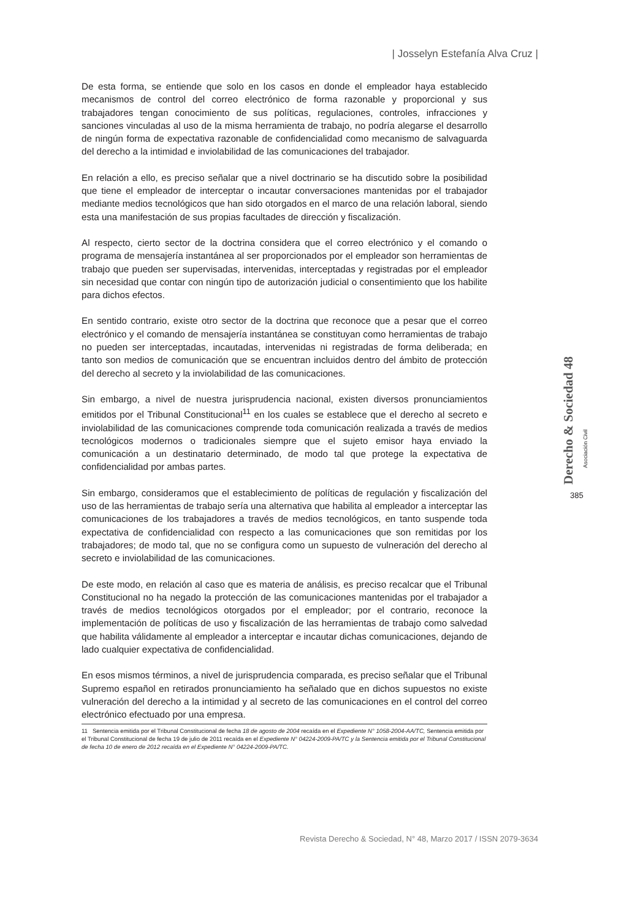| Josselyn Estefanía Alva Cruz |
De esta forma, se entiende que solo en los casos en donde el empleador haya establecido mecanismos de control del correo electrónico de forma razonable y proporcional y sus trabajadores tengan conocimiento de sus políticas, regulaciones, controles, infracciones y sanciones vinculadas al uso de la misma herramienta de trabajo, no podría alegarse el desarrollo de ningún forma de expectativa razonable de confidencialidad como mecanismo de salvaguarda del derecho a la intimidad e inviolabilidad de las comunicaciones del trabajador.
En relación a ello, es preciso señalar que a nivel doctrinario se ha discutido sobre la posibilidad que tiene el empleador de interceptar o incautar conversaciones mantenidas por el trabajador mediante medios tecnológicos que han sido otorgados en el marco de una relación laboral, siendo esta una manifestación de sus propias facultades de dirección y fiscalización.
Al respecto, cierto sector de la doctrina considera que el correo electrónico y el comando o programa de mensajería instantánea al ser proporcionados por el empleador son herramientas de trabajo que pueden ser supervisadas, intervenidas, interceptadas y registradas por el empleador sin necesidad que contar con ningún tipo de autorización judicial o consentimiento que los habilite para dichos efectos.
En sentido contrario, existe otro sector de la doctrina que reconoce que a pesar que el correo electrónico y el comando de mensajería instantánea se constituyan como herramientas de trabajo no pueden ser interceptadas, incautadas, intervenidas ni registradas de forma deliberada; en tanto son medios de comunicación que se encuentran incluidos dentro del ámbito de protección del derecho al secreto y la inviolabilidad de las comunicaciones.
Sin embargo, a nivel de nuestra jurisprudencia nacional, existen diversos pronunciamientos emitidos por el Tribunal Constitucional<sup>11</sup> en los cuales se establece que el derecho al secreto e inviolabilidad de las comunicaciones comprende toda comunicación realizada a través de medios tecnológicos modernos o tradicionales siempre que el sujeto emisor haya enviado la comunicación a un destinatario determinado, de modo tal que protege la expectativa de confidencialidad por ambas partes.
Sin embargo, consideramos que el establecimiento de políticas de regulación y fiscalización del uso de las herramientas de trabajo sería una alternativa que habilita al empleador a interceptar las comunicaciones de los trabajadores a través de medios tecnológicos, en tanto suspende toda expectativa de confidencialidad con respecto a las comunicaciones que son remitidas por los trabajadores; de modo tal, que no se configura como un supuesto de vulneración del derecho al secreto e inviolabilidad de las comunicaciones.
De este modo, en relación al caso que es materia de análisis, es preciso recalcar que el Tribunal Constitucional no ha negado la protección de las comunicaciones mantenidas por el trabajador a través de medios tecnológicos otorgados por el empleador; por el contrario, reconoce la implementación de políticas de uso y fiscalización de las herramientas de trabajo como salvedad que habilita válidamente al empleador a interceptar e incautar dichas comunicaciones, dejando de lado cualquier expectativa de confidencialidad.
En esos mismos términos, a nivel de jurisprudencia comparada, es preciso señalar que el Tribunal Supremo español en retirados pronunciamiento ha señalado que en dichos supuestos no existe vulneración del derecho a la intimidad y al secreto de las comunicaciones en el control del correo electrónico efectuado por una empresa.
11 Sentencia emitida por el Tribunal Constitucional de fecha 18 de agosto de 2004 recaída en el Expediente N° 1058-2004-AA/TC, Sentencia emitida por el Tribunal Constitucional de fecha 19 de julio de 2011 recaída en el Expediente N° 04224-2009-PA/TC y la Sentencia emitida por el Tribunal Constitucional de fecha 10 de enero de 2012 recaída en el Expediente N° 04224-2009-PA/TC.
Derecho & Sociedad 48
Asociación Civil
385
Revista Derecho & Sociedad, N° 48, Marzo 2017 / ISSN 2079-3634